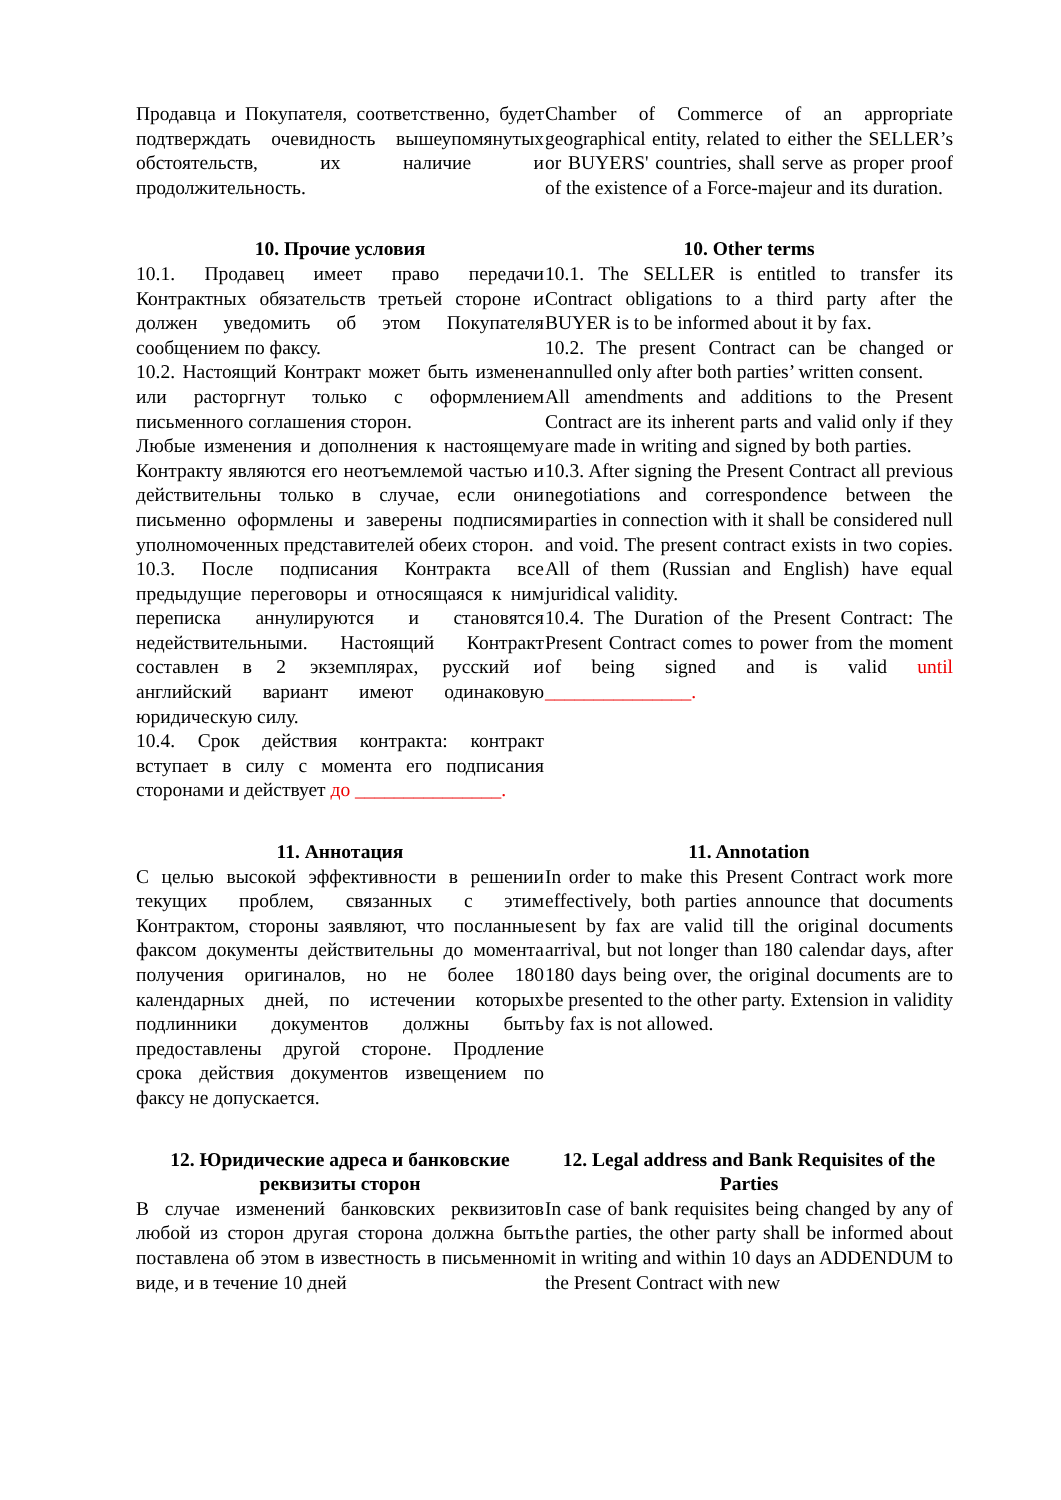Продавца и Покупателя, соответственно, будет подтверждать очевидность вышеупомянутых обстоятельств, их наличие и продолжительность.
Chamber of Commerce of an appropriate geographical entity, related to either the SELLER’s or BUYERS' countries, shall serve as proper proof of the existence of a Force-majeur and its duration.
10. Прочие условия
10.1. Продавец имеет право передачи Контрактных обязательств третьей стороне и должен уведомить об этом Покупателя сообщением по факсу.
10.2. Настоящий Контракт может быть изменен или расторгнут только с оформлением письменного соглашения сторон.
Любые изменения и дополнения к настоящему Контракту являются его неотъемлемой частью и действительны только в случае, если они письменно оформлены и заверены подписями уполномоченных представителей обеих сторон.
10.3. После подписания Контракта все предыдущие переговоры и относящаяся к ним переписка аннулируются и становятся недействительными. Настоящий Контракт составлен в 2 экземплярах, русский и английский вариант имеют одинаковую юридическую силу.
10.4. Срок действия контракта: контракт вступает в силу с момента его подписания сторонами и действует до _______________.
10. Other terms
10.1. The SELLER is entitled to transfer its Contract obligations to a third party after the BUYER is to be informed about it by fax.
10.2. The present Contract can be changed or annulled only after both parties’ written consent.
All amendments and additions to the Present Contract are its inherent parts and valid only if they are made in writing and signed by both parties.
10.3. After signing the Present Contract all previous negotiations and correspondence between the parties in connection with it shall be considered null and void. The present contract exists in two copies. All of them (Russian and English) have equal juridical validity.
10.4. The Duration of the Present Contract: The Present Contract comes to power from the moment of being signed and is valid until _______________.
11. Аннотация
С целью высокой эффективности в решении текущих проблем, связанных с этим Контрактом, стороны заявляют, что посланные факсом документы действительны до момента получения оригиналов, но не более 180 календарных дней, по истечении которых подлинники документов должны быть предоставлены другой стороне. Продление срока действия документов извещением по факсу не допускается.
11. Annotation
In order to make this Present Contract work more effectively, both parties announce that documents sent by fax are valid till the original documents arrival, but not longer than 180 calendar days, after 180 days being over, the original documents are to be presented to the other party. Extension in validity by fax is not allowed.
12. Юридические адреса и банковские реквизиты сторон
В случае изменений банковских реквизитов любой из сторон другая сторона должна быть поставлена об этом в известность в письменном виде, и в течение 10 дней
12. Legal address and Bank Requisites of the Parties
In case of bank requisites being changed by any of the parties, the other party shall be informed about it in writing and within 10 days an ADDENDUM to the Present Contract with new